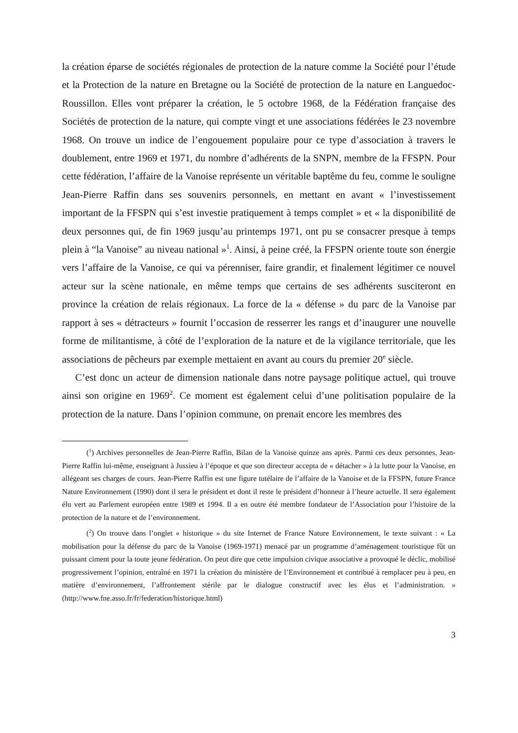la création éparse de sociétés régionales de protection de la nature comme la Société pour l’étude et la Protection de la nature en Bretagne ou la Société de protection de la nature en Languedoc-Roussillon. Elles vont préparer la création, le 5 octobre 1968, de la Fédération française des Sociétés de protection de la nature, qui compte vingt et une associations fédérées le 23 novembre 1968. On trouve un indice de l’engouement populaire pour ce type d’association à travers le doublement, entre 1969 et 1971, du nombre d’adhérents de la SNPN, membre de la FFSPN. Pour cette fédération, l’affaire de la Vanoise représente un véritable baptême du feu, comme le souligne Jean-Pierre Raffin dans ses souvenirs personnels, en mettant en avant « l’investissement important de la FFSPN qui s’est investie pratiquement à temps complet » et « la disponibilité de deux personnes qui, de fin 1969 jusqu’au printemps 1971, ont pu se consacrer presque à temps plein à “la Vanoise” au niveau national »<sup>1</sup>. Ainsi, à peine créé, la FFSPN oriente toute son énergie vers l’affaire de la Vanoise, ce qui va pérenniser, faire grandir, et finalement légitimer ce nouvel acteur sur la scène nationale, en même temps que certains de ses adhérents susciteront en province la création de relais régionaux. La force de la « défense » du parc de la Vanoise par rapport à ses « détracteurs » fournit l’occasion de resserrer les rangs et d’inaugurer une nouvelle forme de militantisme, à côté de l’exploration de la nature et de la vigilance territoriale, que les associations de pêcheurs par exemple mettaient en avant au cours du premier 20<sup>e</sup> siècle.
C’est donc un acteur de dimension nationale dans notre paysage politique actuel, qui trouve ainsi son origine en 1969<sup>2</sup>. Ce moment est également celui d’une politisation populaire de la protection de la nature. Dans l’opinion commune, on prenait encore les membres des
(<sup>1</sup>) Archives personnelles de Jean-Pierre Raffin, Bilan de la Vanoise quinze ans après. Parmi ces deux personnes, Jean-Pierre Raffin lui-même, enseignant à Jussieu à l’époque et que son directeur accepta de « détacher » à la lutte pour la Vanoise, en allégeant ses charges de cours. Jean-Pierre Raffin est une figure tutélaire de l’affaire de la Vanoise et de la FFSPN, future France Nature Environnement (1990) dont il sera le président et dont il reste le président d’honneur à l’heure actuelle. Il sera également élu vert au Parlement européen entre 1989 et 1994. Il a en outre été membre fondateur de l’Association pour l’histoire de la protection de la nature et de l’environnement.
(<sup>2</sup>) On trouve dans l’onglet « historique » du site Internet de France Nature Environnement, le texte suivant : « La mobilisation pour la défense du parc de la Vanoise (1969-1971) menacé par un programme d’aménagement touristique fût un puissant ciment pour la toute jeune fédération. On peut dire que cette impulsion civique associative a provoqué le déclic, mobilisé progressivement l’opinion, entraîné en 1971 la création du ministère de l’Environnement et contribué à remplacer peu à peu, en matière d’environnement, l’affrontement stérile par le dialogue constructif avec les élus et l’administration. » (http://www.fne.asso.fr/fr/federation/historique.html)
3